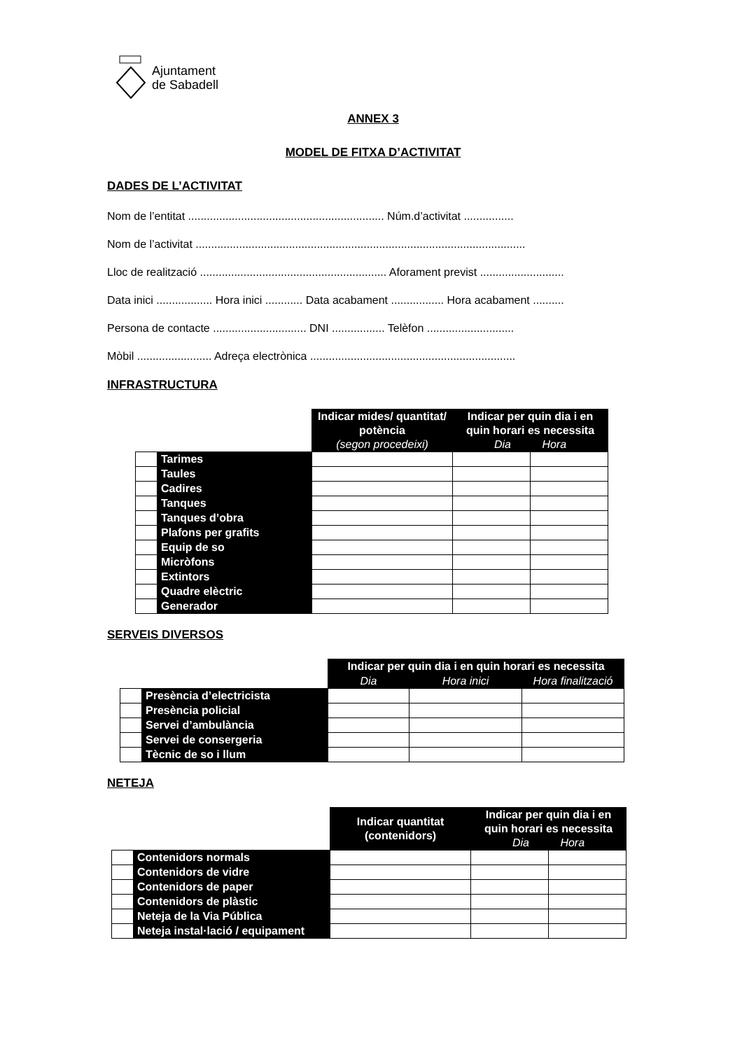Ajuntament
de Sabadell
ANNEX 3
MODEL DE FITXA D’ACTIVITAT
DADES DE L’ACTIVITAT
Nom de l’entitat ............................................................... Núm.d’activitat ................
Nom de l’activitat ..........................................................................................................
Lloc de realització ............................................................ Aforament previst ...........................
Data inici .................. Hora inici ............ Data acabament ................. Hora acabament ..........
Persona de contacte .............................. DNI ................. Telèfon ............................
Mòbil ........................ Adreça electrònica ..................................................................
INFRASTRUCTURA
| | | Indicar mides/ quantitat/ potència (segon procedeixi) | Indicar per quin dia i en quin horari es necessita Dia Hora | |
| | Tarimes | | | |
| | Taules | | | |
| | Cadires | | | |
| | Tanques | | | |
| | Tanques d’obra | | | |
| | Plafons per grafits | | | |
| | Equip de so | | | |
| | Micròfons | | | |
| | Extintors | | | |
| | Quadre elèctric | | | |
| | Generador | | | |
SERVEIS DIVERSOS
| | | Indicar per quin dia i en quin horari es necessita | | |
| | | Dia | Hora inici | Hora finalització |
| | Presència d’electricista | | | |
| | Presència policial | | | |
| | Servei d’ambulància | | | |
| | Servei de consergeria | | | |
| | Tècnic de so i llum | | | |
NETEJA
| | | Indicar quantitat (contenidors) | Indicar per quin dia i en quin horari es necessita Dia Hora | |
| | Contenidors normals | | | |
| | Contenidors de vidre | | | |
| | Contenidors de paper | | | |
| | Contenidors de plàstic | | | |
| | Neteja de la Via Pública | | | |
| | Neteja instal·lació / equipament | | | |